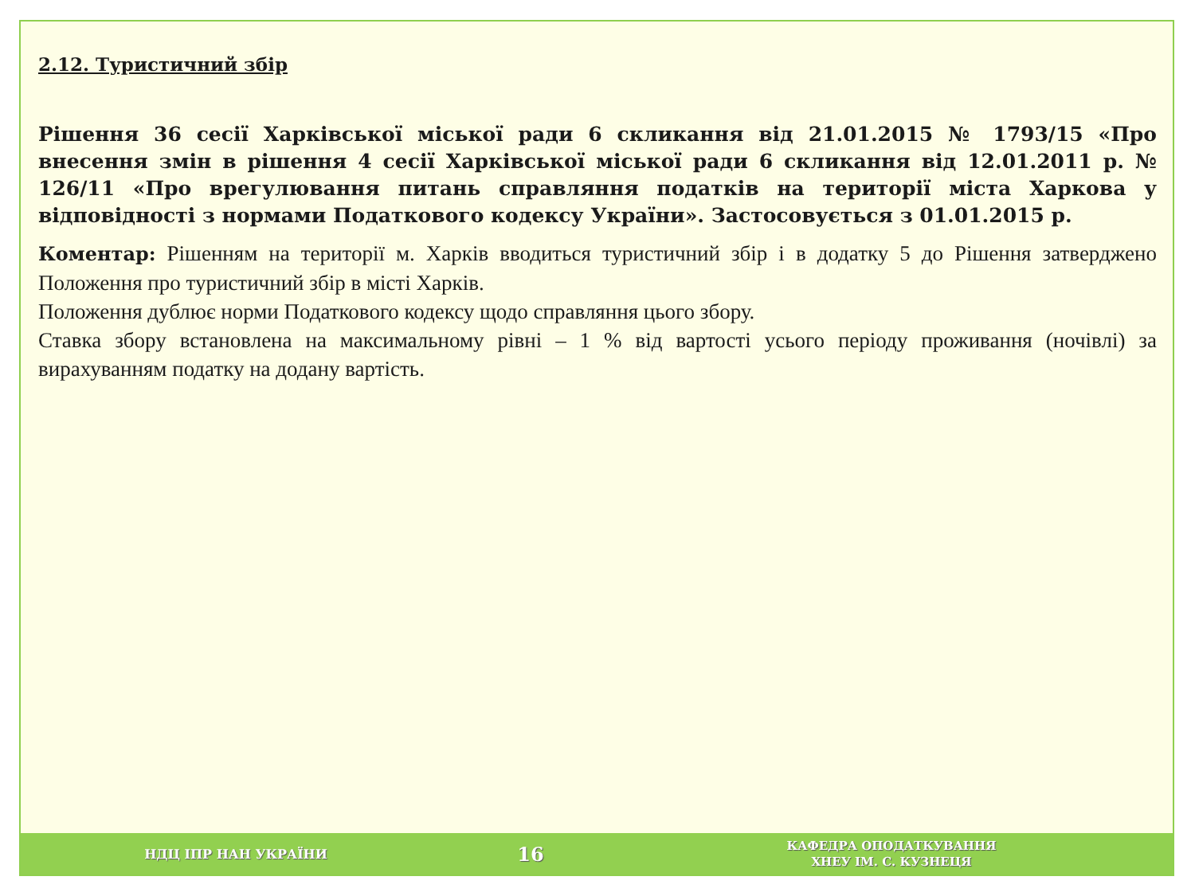2.12. Туристичний збір
Рішення 36 сесії Харківської міської ради 6 скликання від 21.01.2015 № 1793/15 «Про внесення змін в рішення 4 сесії Харківської міської ради 6 скликання від 12.01.2011 р. № 126/11 «Про врегулювання питань справляння податків на території міста Харкова у відповідності з нормами Податкового кодексу України». Застосовується з 01.01.2015 р.
Коментар: Рішенням на території м. Харків вводиться туристичний збір і в додатку 5 до Рішення затверджено Положення про туристичний збір в місті Харків.
Положення дублює норми Податкового кодексу щодо справляння цього збору.
Ставка збору встановлена на максимальному рівні – 1 % від вартості усього періоду проживання (ночівлі) за вирахуванням податку на додану вартість.
НДЦ ІПР НАН УКРАЇНИ
16
КАФЕДРА ОПОДАТКУВАННЯ
ХНЕУ ІМ. С. КУЗНЕЦЯ